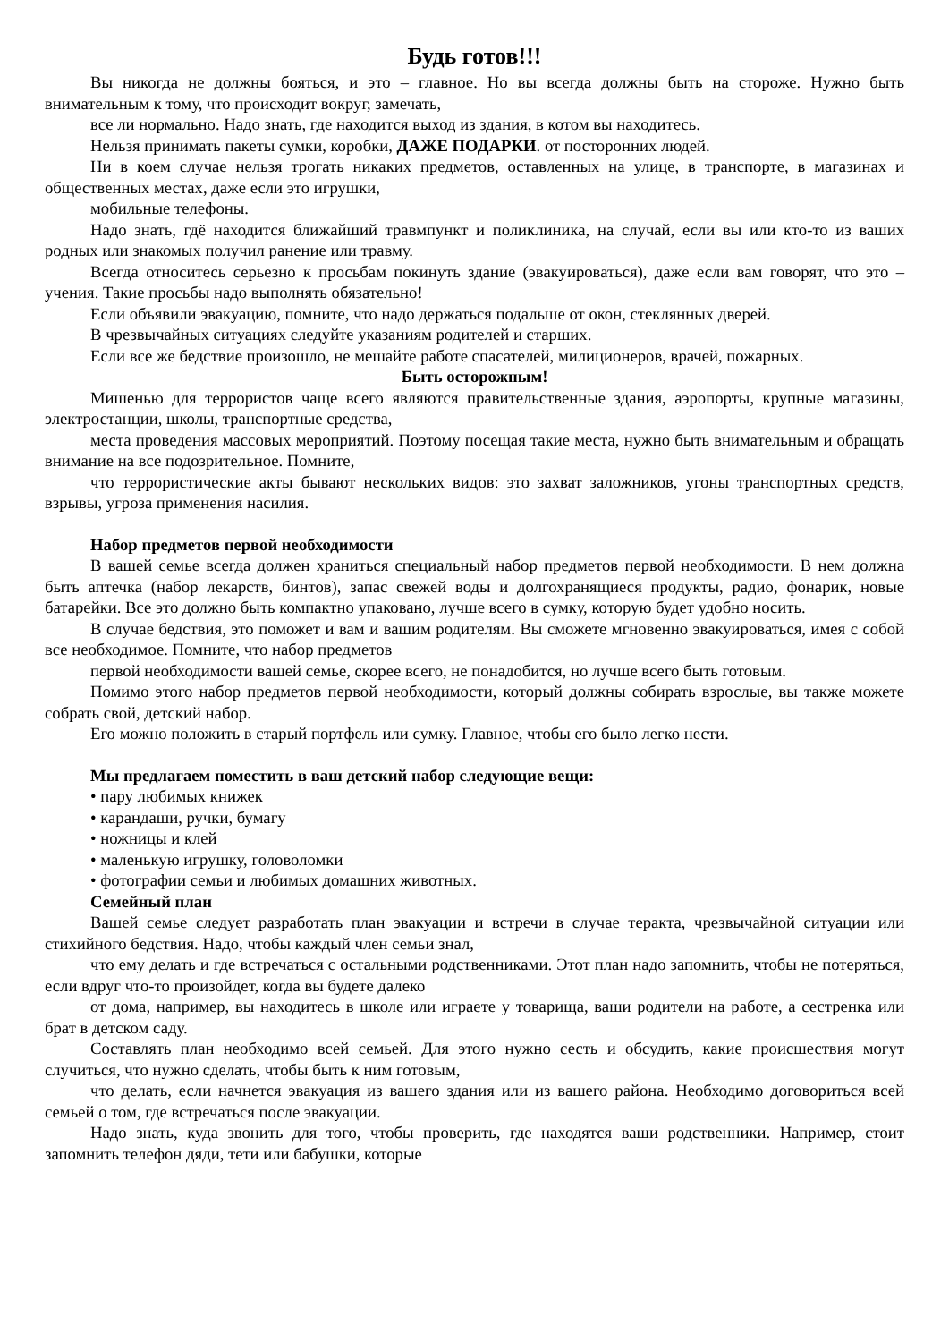Будь готов!!!
Вы никогда не должны бояться, и это – главное. Но вы всегда должны быть на стороже. Нужно быть внимательным к тому, что происходит вокруг, замечать,
все ли нормально. Надо знать, где находится выход из здания, в котом вы находитесь.
Нельзя принимать пакеты сумки, коробки, ДАЖЕ ПОДАРКИ. от посторонних людей.
Ни в коем случае нельзя трогать никаких предметов, оставленных на улице, в транспорте, в магазинах и общественных местах, даже если это игрушки,
мобильные телефоны.
Надо знать, гдё находится ближайший травмпункт и поликлиника, на случай, если вы или кто-то из ваших родных или знакомых получил ранение или травму.
Всегда относитесь серьезно к просьбам покинуть здание (эвакуироваться), даже если вам говорят, что это – учения. Такие просьбы надо выполнять обязательно!
Если объявили эвакуацию, помните, что надо держаться подальше от окон, стеклянных дверей.
В чрезвычайных ситуациях следуйте указаниям родителей и старших.
Если все же бедствие произошло, не мешайте работе спасателей, милиционеров, врачей, пожарных.
Быть осторожным!
Мишенью для террористов чаще всего являются правительственные здания, аэропорты, крупные магазины, электростанции, школы, транспортные средства,
места проведения массовых мероприятий. Поэтому посещая такие места, нужно быть внимательным и обращать внимание на все подозрительное. Помните,
что террористические акты бывают нескольких видов: это захват заложников, угоны транспортных средств, взрывы, угроза применения насилия.
Набор предметов первой необходимости
В вашей семье всегда должен храниться специальный набор предметов первой необходимости. В нем должна быть аптечка (набор лекарств, бинтов), запас свежей воды и долгохранящиеся продукты, радио, фонарик, новые батарейки. Все это должно быть компактно упаковано, лучше всего в сумку, которую будет удобно носить.
В случае бедствия, это поможет и вам и вашим родителям. Вы сможете мгновенно эвакуироваться, имея с собой все необходимое. Помните, что набор предметов
первой необходимости вашей семье, скорее всего, не понадобится, но лучше всего быть готовым.
Помимо этого набор предметов первой необходимости, который должны собирать взрослые, вы также можете собрать свой, детский набор.
Его можно положить в старый портфель или сумку. Главное, чтобы его было легко нести.
Мы предлагаем поместить в ваш детский набор следующие вещи:
• пару любимых книжек
• карандаши, ручки, бумагу
• ножницы и клей
• маленькую игрушку, головоломки
• фотографии семьи и любимых домашних животных.
Семейный план
Вашей семье следует разработать план эвакуации и встречи в случае теракта, чрезвычайной ситуации или стихийного бедствия. Надо, чтобы каждый член семьи знал,
что ему делать и где встречаться с остальными родственниками. Этот план надо запомнить, чтобы не потеряться, если вдруг что-то произойдет, когда вы будете далеко
от дома, например, вы находитесь в школе или играете у товарища, ваши родители на работе, а сестренка или брат в детском саду.
Составлять план необходимо всей семьей. Для этого нужно сесть и обсудить, какие происшествия могут случиться, что нужно сделать, чтобы быть к ним готовым,
что делать, если начнется эвакуация из вашего здания или из вашего района. Необходимо договориться всей семьей о том, где встречаться после эвакуации.
Надо знать, куда звонить для того, чтобы проверить, где находятся ваши родственники. Например, стоит запомнить телефон дяди, тети или бабушки, которые